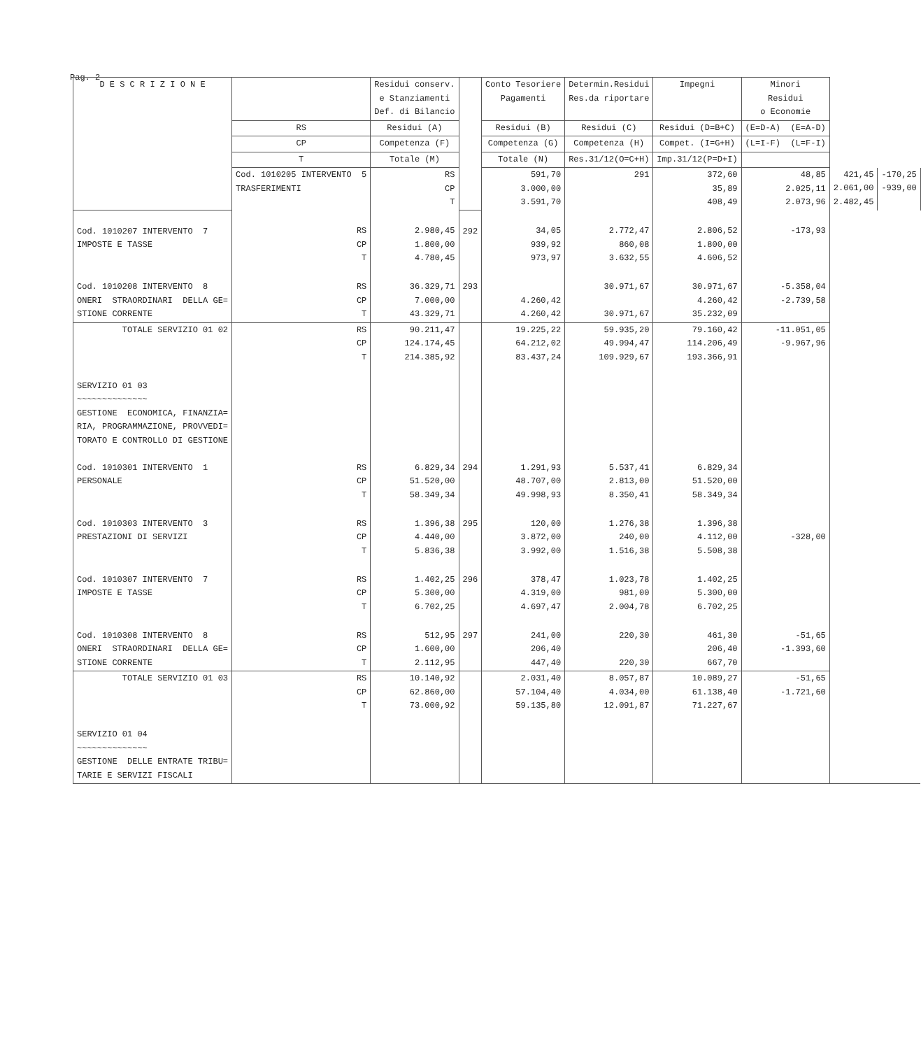Pag. 2
| D E S C R I Z I O N E | | Residui conserv. e Stanziamenti Def. di Bilancio | | Conto Tesoriere Pagamenti | Determin.Residui Res.da riportare | Impegni | Minori Residui o Economie | | |
| --- | --- | --- | --- | --- | --- | --- | --- | --- | --- |
| | RS | Residui (A) | | Residui (B) | Residui (C) | Residui (D=B+C) | (E=D-A) (E=A-D) | | |
| | CP | Competenza (F) | | Competenza (G) | Competenza (H) | Compet. (I=G+H) | (L=I-F) (L=F-I) | | |
| | T | Totale (M) | | Totale (N) | Res.31/12(O=C+H) | Imp.31/12(P=D+I) | | | |
| | Cod. 1010205 INTERVENTO 5 TRASFERIMENTI | RS CP T | | 591,70 3.000,00 3.591,70 | 291 | 372,60 35,89 408,49 | 48,85 2.025,11 2.073,96 | 421,45 2.061,00 2.482,45 | -170,25 -939,00 |
| Cod. 1010207 INTERVENTO 7 IMPOSTE E TASSE | RS CP T | 2.980,45 1.800,00 4.780,45 | 292 | 34,05 939,92 973,97 | 2.772,47 860,08 3.632,55 | 2.806,52 1.800,00 4.606,52 | -173,93 | | |
| Cod. 1010208 INTERVENTO 8 ONERI STRAORDINARI DELLA GE= STIONE CORRENTE | RS CP T | 36.329,71 7.000,00 43.329,71 | 293 | 4.260,42 4.260,42 | 30.971,67 30.971,67 | 30.971,67 4.260,42 35.232,09 | -5.358,04 -2.739,58 | | |
| TOTALE SERVIZIO 01 02 | RS CP T | 90.211,47 124.174,45 214.385,92 | | 19.225,22 64.212,02 83.437,24 | 59.935,20 49.994,47 109.929,67 | 79.160,42 114.206,49 193.366,91 | -11.051,05 -9.967,96 | | |
| SERVIZIO 01 03 ~~~~~~~~~~~~~~ GESTIONE ECONOMICA, FINANZIA= RIA, PROGRAMMAZIONE, PROVVEDI= TORATO E CONTROLLO DI GESTIONE Cod. 1010301 INTERVENTO 1 PERSONALE | RS CP T | 6.829,34 51.520,00 58.349,34 | 294 | 1.291,93 48.707,00 49.998,93 | 5.537,41 2.813,00 8.350,41 | 6.829,34 51.520,00 58.349,34 | | | |
| Cod. 1010303 INTERVENTO 3 PRESTAZIONI DI SERVIZI | RS CP T | 1.396,38 4.440,00 5.836,38 | 295 | 120,00 3.872,00 3.992,00 | 1.276,38 240,00 1.516,38 | 1.396,38 4.112,00 5.508,38 | -328,00 | | |
| Cod. 1010307 INTERVENTO 7 IMPOSTE E TASSE | RS CP T | 1.402,25 5.300,00 6.702,25 | 296 | 378,47 4.319,00 4.697,47 | 1.023,78 981,00 2.004,78 | 1.402,25 5.300,00 6.702,25 | | | |
| Cod. 1010308 INTERVENTO 8 ONERI STRAORDINARI DELLA GE= STIONE CORRENTE | RS CP T | 512,95 1.600,00 2.112,95 | 297 | 241,00 206,40 447,40 | 220,30 220,30 | 461,30 206,40 667,70 | -51,65 -1.393,60 | | |
| TOTALE SERVIZIO 01 03 | RS CP T | 10.140,92 62.860,00 73.000,92 | | 2.031,40 57.104,40 59.135,80 | 8.057,87 4.034,00 12.091,87 | 10.089,27 61.138,40 71.227,67 | -51,65 -1.721,60 | | |
| SERVIZIO 01 04 ~~~~~~~~~~~~~~ GESTIONE DELLE ENTRATE TRIBU= TARIE E SERVIZI FISCALI | | | | | | | | | |